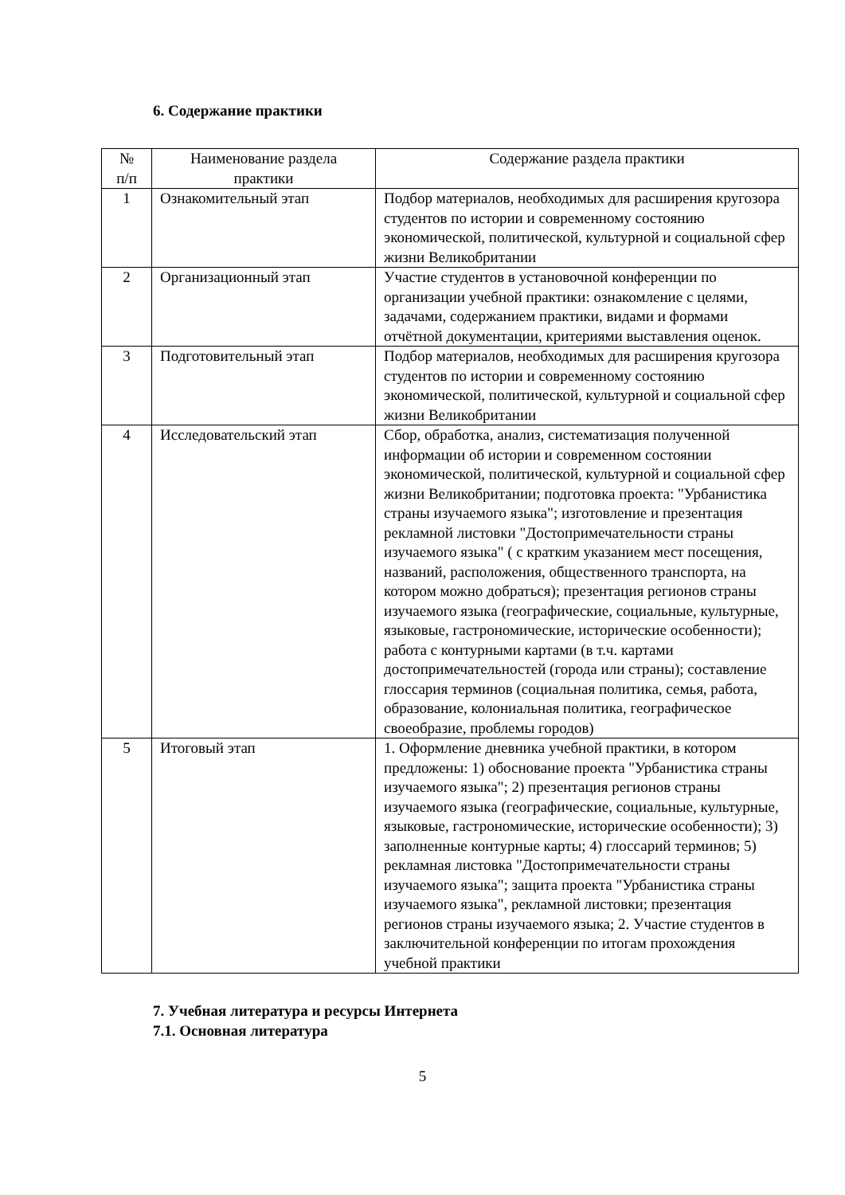6. Содержание практики
| № п/п | Наименование раздела практики | Содержание раздела практики |
| --- | --- | --- |
| 1 | Ознакомительный этап | Подбор материалов, необходимых для расширения кругозора студентов по истории и современному состоянию экономической, политической, культурной и социальной сфер жизни Великобритании |
| 2 | Организационный этап | Участие студентов в установочной конференции по организации учебной практики: ознакомление с целями, задачами, содержанием практики, видами и формами отчётной документации, критериями выставления оценок. |
| 3 | Подготовительный этап | Подбор материалов, необходимых для расширения кругозора студентов по истории и современному состоянию экономической, политической, культурной и социальной сфер жизни Великобритании |
| 4 | Исследовательский этап | Сбор, обработка, анализ, систематизация полученной информации об истории и современном состоянии экономической, политической, культурной и социальной сфер жизни Великобритании; подготовка проекта: "Урбанистика страны изучаемого языка"; изготовление и презентация рекламной листовки "Достопримечательности страны изучаемого языка" ( с кратким указанием мест посещения, названий, расположения, общественного транспорта, на котором можно добраться); презентация регионов страны изучаемого языка (географические, социальные, культурные, языковые, гастрономические, исторические особенности); работа с контурными картами (в т.ч. картами достопримечательностей (города или страны); составление глоссария терминов (социальная политика, семья, работа, образование, колониальная политика, географическое своеобразие, проблемы городов) |
| 5 | Итоговый этап | 1. Оформление дневника учебной практики, в котором предложены: 1) обоснование проекта "Урбанистика страны изучаемого языка"; 2) презентация регионов страны изучаемого языка (географические, социальные, культурные, языковые, гастрономические, исторические особенности); 3) заполненные контурные карты; 4) глоссарий терминов; 5) рекламная листовка "Достопримечательности страны изучаемого языка"; защита проекта "Урбанистика страны изучаемого языка", рекламной листовки; презентация регионов страны изучаемого языка; 2. Участие студентов в заключительной конференции по итогам прохождения учебной практики |
7. Учебная литература и ресурсы Интернета
7.1. Основная литература
5